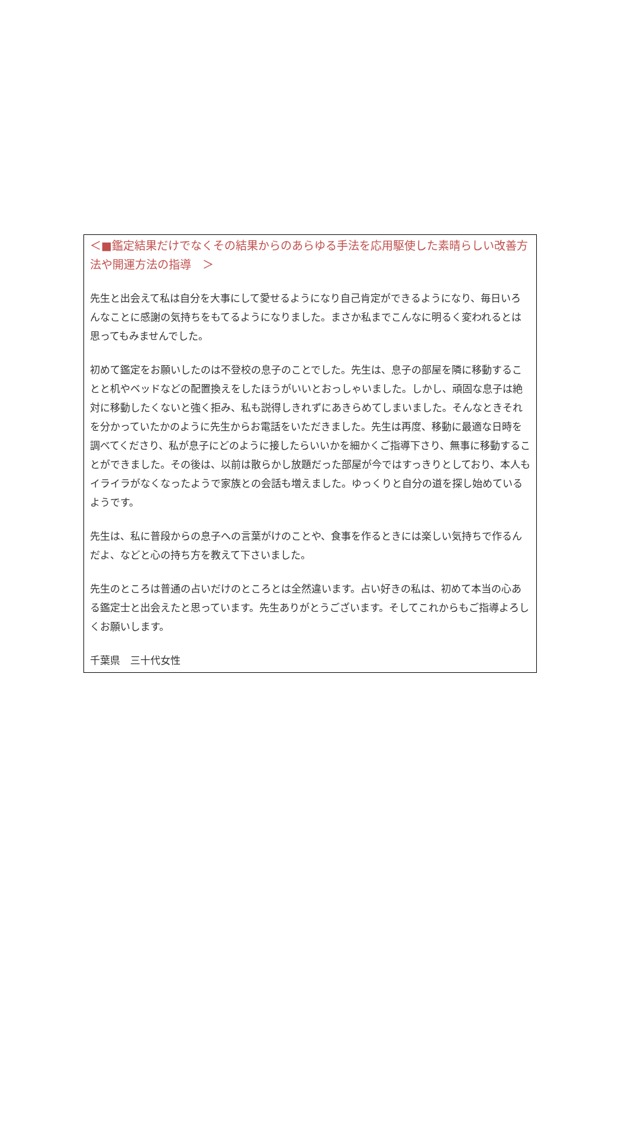＜■鑑定結果だけでなくその結果からのあらゆる手法を応用駆使した素晴らしい改善方法や開運方法の指導　＞
先生と出会えて私は自分を大事にして愛せるようになり自己肯定ができるようになり、毎日いろんなことに感謝の気持ちをもてるようになりました。まさか私までこんなに明るく変われるとは思ってもみませんでした。
初めて鑑定をお願いしたのは不登校の息子のことでした。先生は、息子の部屋を隣に移動することと机やベッドなどの配置換えをしたほうがいいとおっしゃいました。しかし、頑固な息子は絶対に移動したくないと強く拒み、私も説得しきれずにあきらめてしまいました。そんなときそれを分かっていたかのように先生からお電話をいただきました。先生は再度、移動に最適な日時を調べてくださり、私が息子にどのように接したらいいかを細かくご指導下さり、無事に移動することができました。その後は、以前は散らかし放題だった部屋が今ではすっきりとしており、本人もイライラがなくなったようで家族との会話も増えました。ゆっくりと自分の道を探し始めているようです。
先生は、私に普段からの息子への言葉がけのことや、食事を作るときには楽しい気持ちで作るんだよ、などと心の持ち方を教えて下さいました。
先生のところは普通の占いだけのところとは全然違います。占い好きの私は、初めて本当の心ある鑑定士と出会えたと思っています。先生ありがとうございます。そしてこれからもご指導よろしくお願いします。
千葉県　三十代女性